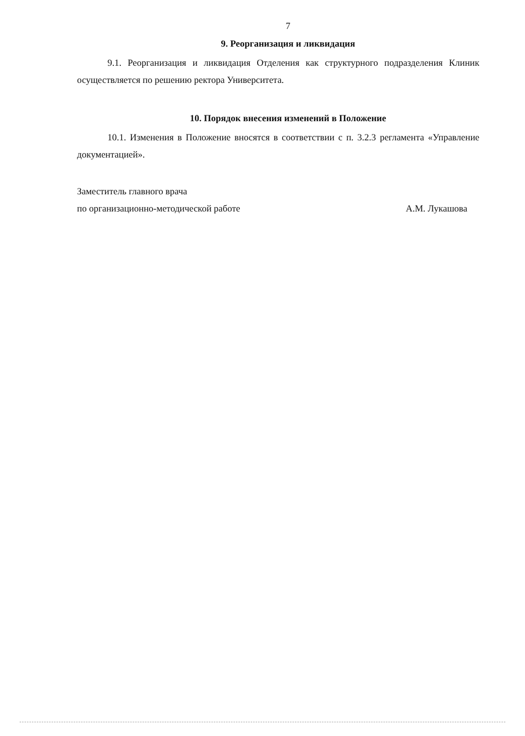7
9. Реорганизация и ликвидация
9.1. Реорганизация и ликвидация Отделения как структурного подразделения Клиник осуществляется по решению ректора Университета.
10. Порядок внесения изменений в Положение
10.1. Изменения в Положение вносятся в соответствии с п. 3.2.3 регламента «Управление документацией».
Заместитель главного врача
по организационно-методической работе
А.М. Лукашова